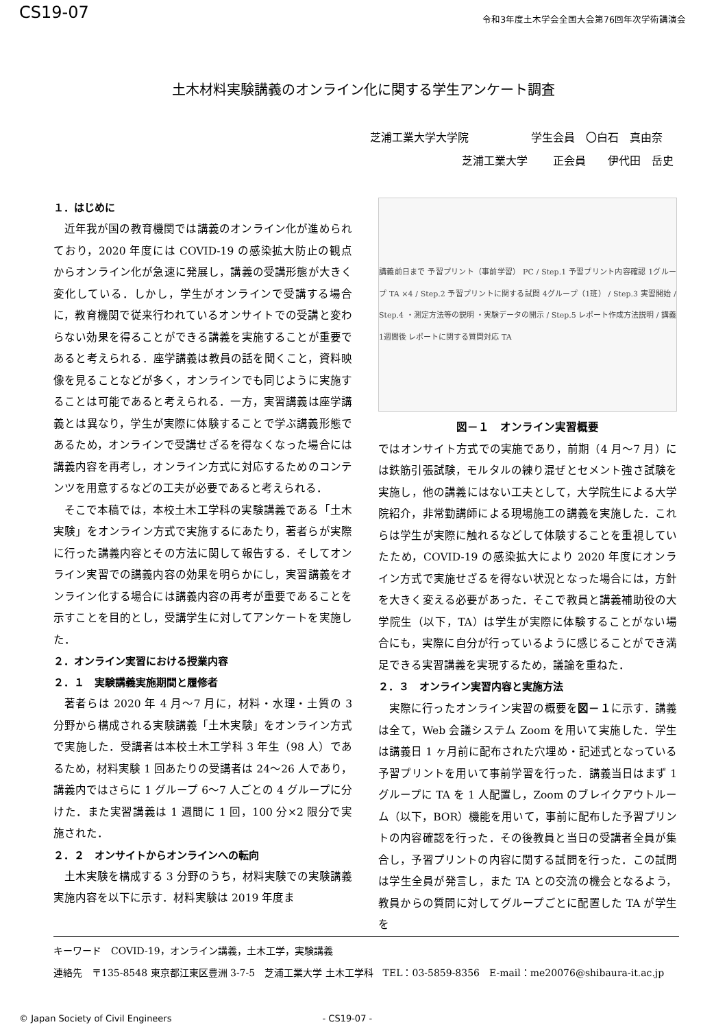CS19-07
令和3年度土木学会全国大会第76回年次学術講演会
土木材料実験講義のオンライン化に関する学生アンケート調査
芝浦工業大学大学院 学生会員　〇白石　真由奈
芝浦工業大学　　 正会員　　伊代田　岳史
１．はじめに
近年我が国の教育機関では講義のオンライン化が進められており，2020 年度には COVID-19 の感染拡大防止の観点からオンライン化が急速に発展し，講義の受講形態が大きく変化している．しかし，学生がオンラインで受講する場合に，教育機関で従来行われているオンサイトでの受講と変わらない効果を得ることができる講義を実施することが重要であると考えられる．座学講義は教員の話を聞くこと，資料映像を見ることなどが多く，オンラインでも同じように実施することは可能であると考えられる．一方，実習講義は座学講義とは異なり，学生が実際に体験することで学ぶ講義形態であるため，オンラインで受講せざるを得なくなった場合には講義内容を再考し，オンライン方式に対応するためのコンテンツを用意するなどの工夫が必要であると考えられる．
そこで本稿では，本校土木工学科の実験講義である「土木実験」をオンライン方式で実施するにあたり，著者らが実際に行った講義内容とその方法に関して報告する．そしてオンライン実習での講義内容の効果を明らかにし，実習講義をオンライン化する場合には講義内容の再考が重要であることを示すことを目的とし，受講学生に対してアンケートを実施した．
２．オンライン実習における授業内容
２．１　実験講義実施期間と履修者
著者らは 2020 年 4 月～7 月に，材料・水理・土質の 3 分野から構成される実験講義「土木実験」をオンライン方式で実施した．受講者は本校土木工学科 3 年生（98 人）であるため，材料実験 1 回あたりの受講者は 24～26 人であり，講義内ではさらに 1 グループ 6～7 人ごとの 4 グループに分けた．また実習講義は 1 週間に 1 回，100 分×2 限分で実施された．
２．２　オンサイトからオンラインへの転向
土木実験を構成する 3 分野のうち，材料実験での実験講義実施内容を以下に示す．材料実験は 2019 年度ま
講義前日まで 予習プリント（事前学習） PC / Step.1 予習プリント内容確認 1グループ TA ×4 / Step.2 予習プリントに関する試問 4グループ（1班） / Step.3 実習開始 / Step.4 ・測定方法等の説明 ・実験データの開示 / Step.5 レポート作成方法説明 / 講義1週間後 レポートに関する質問対応 TA
図－１　オンライン実習概要
ではオンサイト方式での実施であり，前期（4 月～7 月）には鉄筋引張試験，モルタルの練り混ぜとセメント強さ試験を実施し，他の講義にはない工夫として，大学院生による大学院紹介，非常勤講師による現場施工の講義を実施した．これらは学生が実際に触れるなどして体験することを重視していたため，COVID-19 の感染拡大により 2020 年度にオンライン方式で実施せざるを得ない状況となった場合には，方針を大きく変える必要があった．そこで教員と講義補助役の大学院生（以下，TA）は学生が実際に体験することがない場合にも，実際に自分が行っているように感じることができ満足できる実習講義を実現するため，議論を重ねた．
２．３　オンライン実習内容と実施方法
実際に行ったオンライン実習の概要を図－１に示す．講義は全て，Web 会議システム Zoom を用いて実施した．学生は講義日 1 ヶ月前に配布された穴埋め・記述式となっている予習プリントを用いて事前学習を行った．講義当日はまず 1 グループに TA を 1 人配置し，Zoom のブレイクアウトルーム（以下，BOR）機能を用いて，事前に配布した予習プリントの内容確認を行った．その後教員と当日の受講者全員が集合し，予習プリントの内容に関する試問を行った．この試問は学生全員が発言し，また TA との交流の機会となるよう，教員からの質問に対してグループごとに配置した TA が学生を
キーワード　COVID-19，オンライン講義，土木工学，実験講義
連絡先　〒135-8548 東京都江東区豊洲 3-7-5　芝浦工業大学 土木工学科　TEL：03-5859-8356　E-mail：me20076@shibaura-it.ac.jp
© Japan Society of Civil Engineers - CS19-07 -